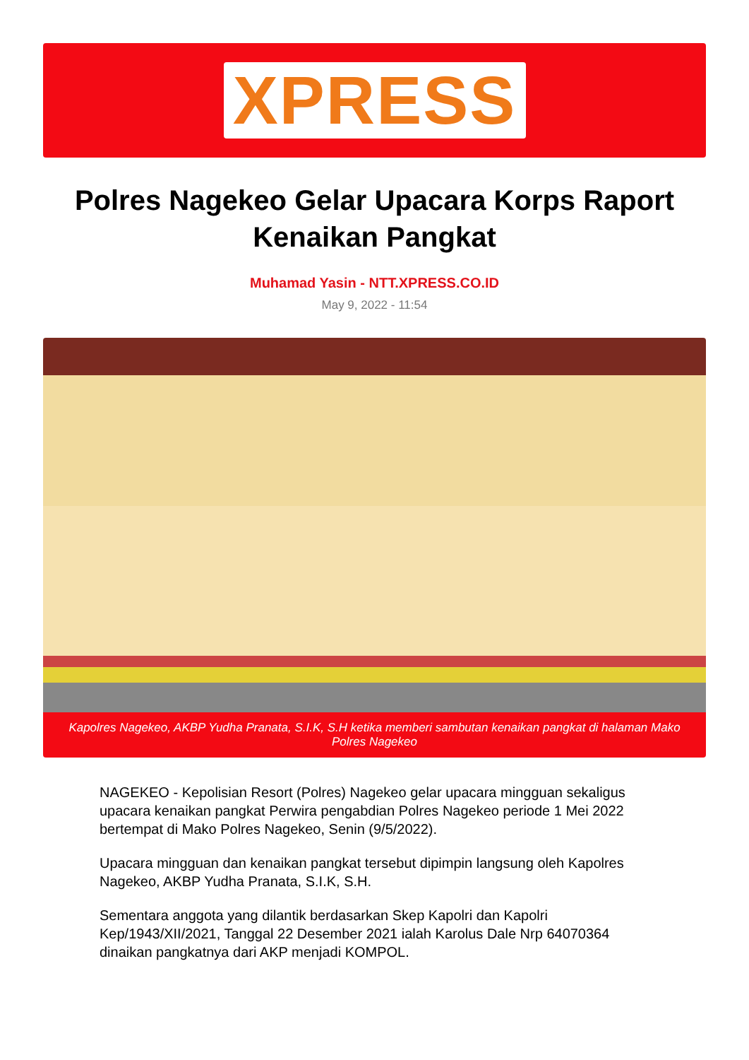XPRESS
Polres Nagekeo Gelar Upacara Korps Raport Kenaikan Pangkat
Muhamad Yasin - NTT.XPRESS.CO.ID
May 9, 2022 - 11:54
Kapolres Nagekeo, AKBP Yudha Pranata, S.I.K, S.H ketika memberi sambutan kenaikan pangkat di halaman Mako Polres Nagekeo
NAGEKEO - Kepolisian Resort (Polres) Nagekeo gelar upacara mingguan sekaligus upacara kenaikan pangkat Perwira pengabdian Polres Nagekeo periode 1 Mei 2022 bertempat di Mako Polres Nagekeo, Senin (9/5/2022).
Upacara mingguan dan kenaikan pangkat tersebut dipimpin langsung oleh Kapolres Nagekeo, AKBP Yudha Pranata, S.I.K, S.H.
Sementara anggota yang dilantik berdasarkan Skep Kapolri dan Kapolri Kep/1943/XII/2021, Tanggal 22 Desember 2021 ialah Karolus Dale Nrp 64070364 dinaikan pangkatnya dari AKP menjadi KOMPOL.